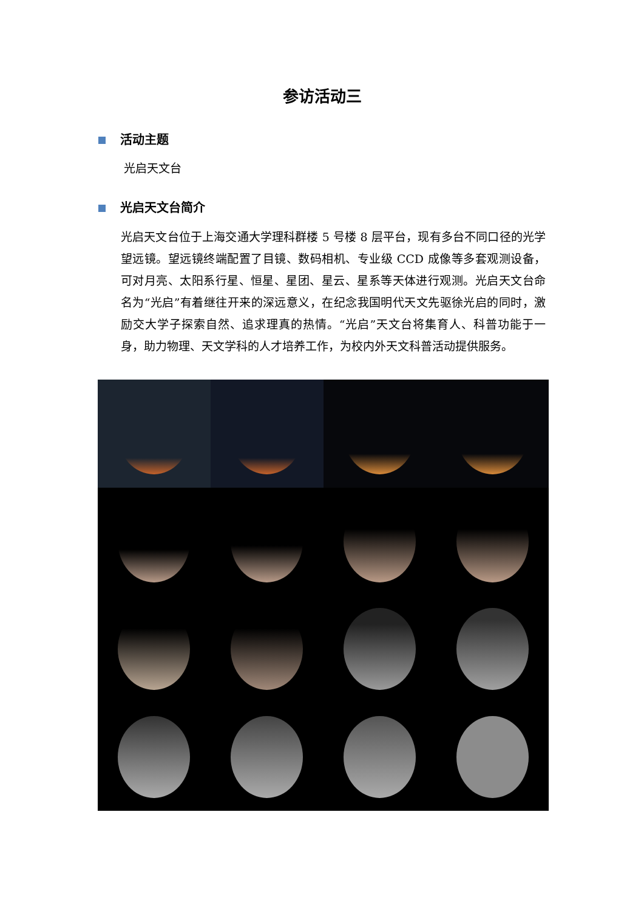参访活动三
活动主题
光启天文台
光启天文台简介
光启天文台位于上海交通大学理科群楼 5 号楼 8 层平台，现有多台不同口径的光学望远镜。望远镜终端配置了目镜、数码相机、专业级 CCD 成像等多套观测设备，可对月亮、太阳系行星、恒星、星团、星云、星系等天体进行观测。光启天文台命名为“光启”有着继往开来的深远意义，在纪念我国明代天文先驱徐光启的同时，激励交大学子探索自然、追求理真的热情。“光启”天文台将集育人、科普功能于一身，助力物理、天文学科的人才培养工作，为校内外天文科普活动提供服务。